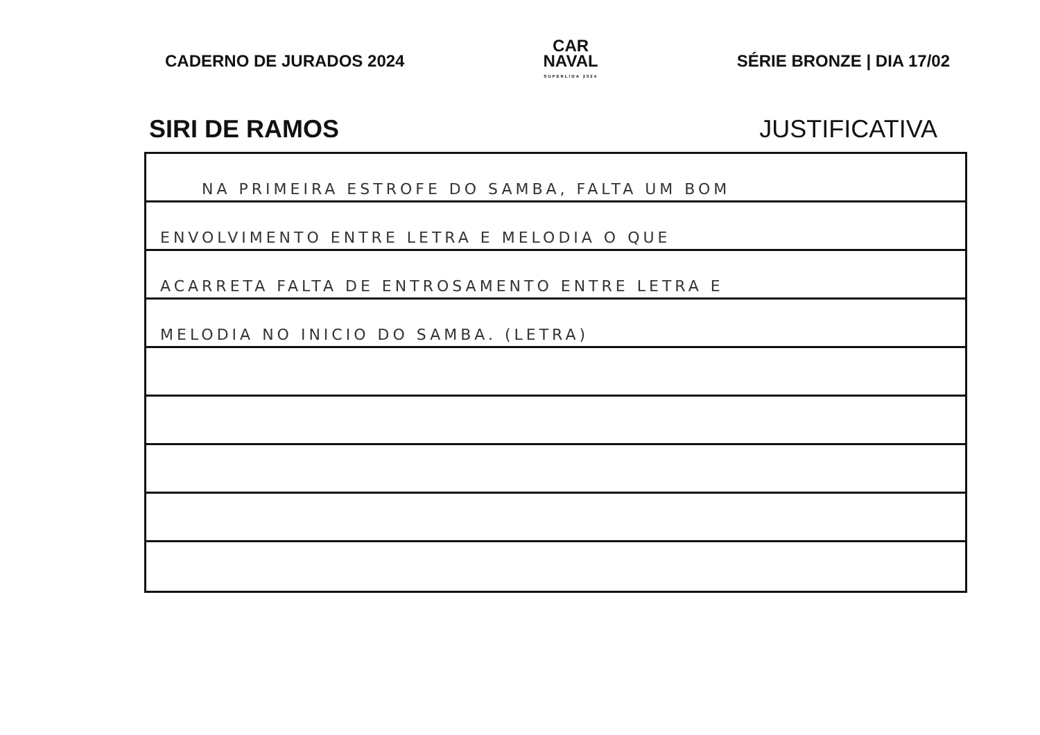CADERNO DE JURADOS 2024
CAR
NAVAL
SUPERLIGA 2024
SÉRIE BRONZE | DIA 17/02
SIRI DE RAMOS JUSTIFICATIVA
NA PRIMEIRA ESTROFE DO SAMBA, FALTA UM BOM
ENVOLVIMENTO ENTRE LETRA E MELODIA O QUE
ACARRETA FALTA DE ENTROSAMENTO ENTRE LETRA E
MELODIA NO INICIO DO SAMBA. (LETRA)